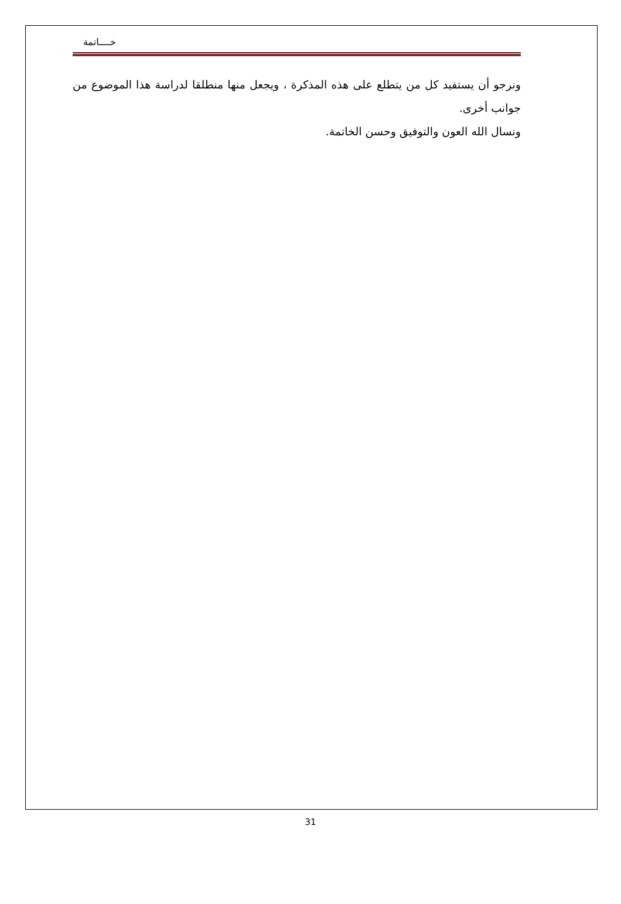خــــاتمة
ونرجو أن يستفيد كل من يتطلع على هذه المذكرة ، ويجعل منها منطلقا لدراسة هذا الموضوع من جوانب أخرى.
ونسال الله العون والتوفيق وحسن الخاتمة.
31